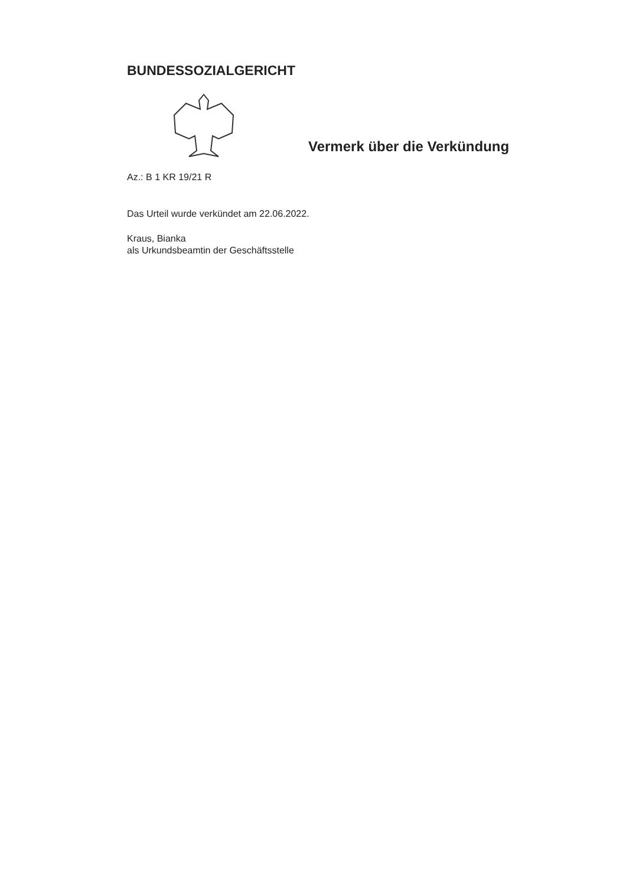BUNDESSOZIALGERICHT
Vermerk über die Verkündung
Az.: B 1 KR 19/21 R
Das Urteil wurde verkündet am 22.06.2022.
Kraus, Bianka
als Urkundsbeamtin der Geschäftsstelle